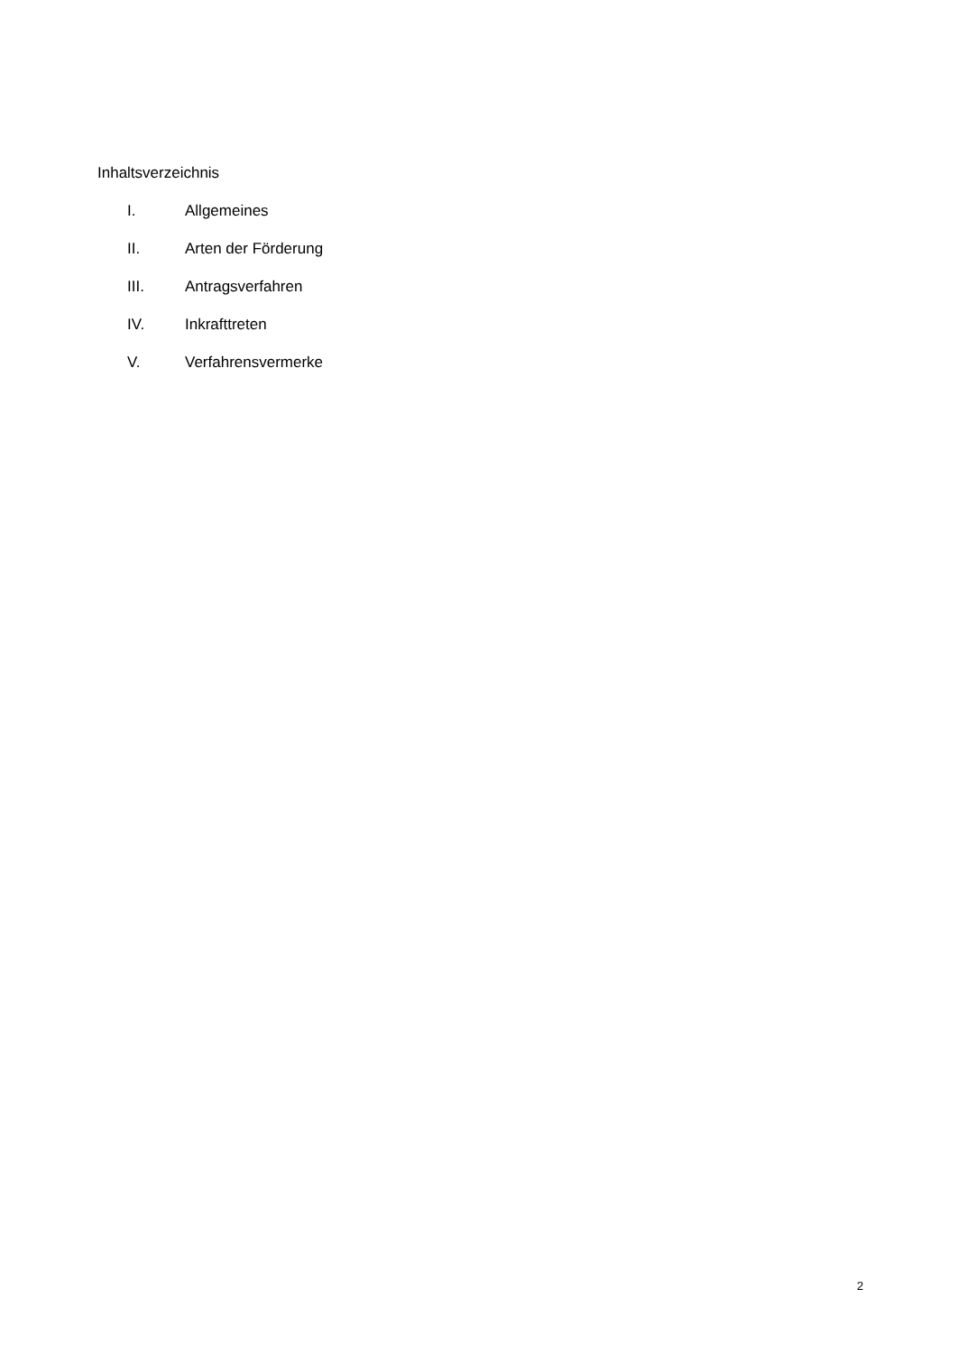Inhaltsverzeichnis
I. Allgemeines
II. Arten der Förderung
III. Antragsverfahren
IV. Inkrafttreten
V. Verfahrensvermerke
2